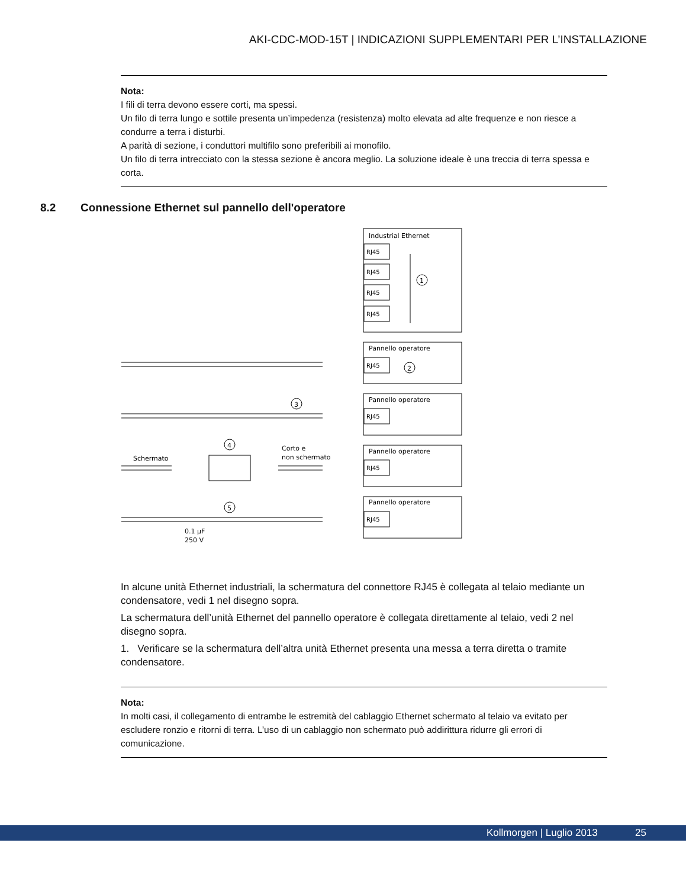AKI-CDC-MOD-15T | INDICAZIONI SUPPLEMENTARI PER L’INSTALLAZIONE
Nota:
I fili di terra devono essere corti, ma spessi.
Un filo di terra lungo e sottile presenta un’impedenza (resistenza) molto elevata ad alte frequenze e non riesce a condurre a terra i disturbi.
A parità di sezione, i conduttori multifilo sono preferibili ai monofilo.
Un filo di terra intrecciato con la stessa sezione è ancora meglio. La soluzione ideale è una treccia di terra spessa e corta.
8.2 Connessione Ethernet sul pannello dell'operatore
Industrial Ethernet
RJ45
RJ45
RJ45
RJ45
RJ45
RJ45
RJ45
RJ45
Pannello operatore
Pannello operatore
Pannello operatore
Pannello operatore
1
2
3
4
5
Schermato
Corto e
non schermato
0.1 µF
250 V
In alcune unità Ethernet industriali, la schermatura del connettore RJ45 è collegata al telaio mediante un condensatore, vedi 1 nel disegno sopra.
La schermatura dell’unità Ethernet del pannello operatore è collegata direttamente al telaio, vedi 2 nel disegno sopra.
1. Verificare se la schermatura dell’altra unità Ethernet presenta una messa a terra diretta o tramite condensatore.
Nota:
In molti casi, il collegamento di entrambe le estremità del cablaggio Ethernet schermato al telaio va evitato per escludere ronzio e ritorni di terra. L’uso di un cablaggio non schermato può addirittura ridurre gli errori di comunicazione.
Kollmorgen | Luglio 2013 25